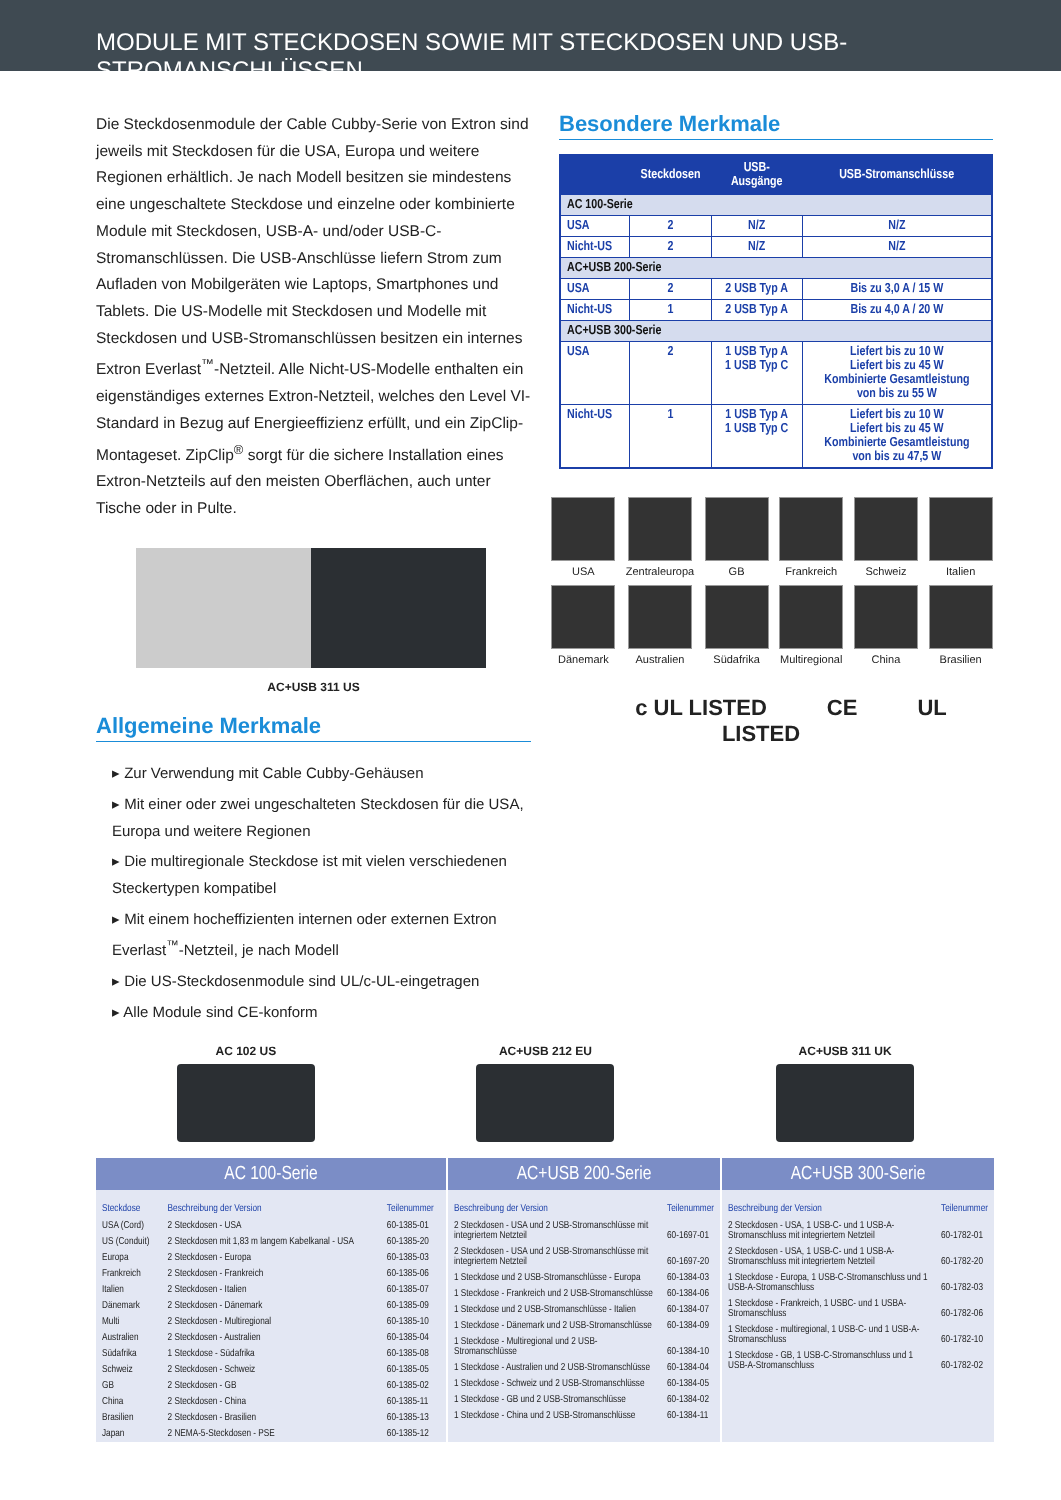MODULE MIT STECKDOSEN SOWIE MIT STECKDOSEN UND USB-STROMANSCHLÜSSEN
Die Steckdosenmodule der Cable Cubby-Serie von Extron sind jeweils mit Steckdosen für die USA, Europa und weitere Regionen erhältlich. Je nach Modell besitzen sie mindestens eine ungeschaltete Steckdose und einzelne oder kombinierte Module mit Steckdosen, USB-A- und/oder USB-C-Stromanschlüssen. Die USB-Anschlüsse liefern Strom zum Aufladen von Mobilgeräten wie Laptops, Smartphones und Tablets. Die US-Modelle mit Steckdosen und Modelle mit Steckdosen und USB-Stromanschlüssen besitzen ein internes Extron Everlast<sup>™</sup>-Netzteil. Alle Nicht-US-Modelle enthalten ein eigenständiges externes Extron-Netzteil, welches den Level VI-Standard in Bezug auf Energieeffizienz erfüllt, und ein ZipClip-Montageset. ZipClip<sup>®</sup> sorgt für die sichere Installation eines Extron-Netzteils auf den meisten Oberflächen, auch unter Tische oder in Pulte.
AC+USB 311 US
Allgemeine Merkmale
▸ Zur Verwendung mit Cable Cubby-Gehäusen
▸ Mit einer oder zwei ungeschalteten Steckdosen für die USA, Europa und weitere Regionen
▸ Die multiregionale Steckdose ist mit vielen verschiedenen Steckertypen kompatibel
▸ Mit einem hocheffizienten internen oder externen Extron Everlast<sup>™</sup>-Netzteil, je nach Modell
▸ Die US-Steckdosenmodule sind UL/c-UL-eingetragen
▸ Alle Module sind CE-konform
Besondere Merkmale
| | Steckdosen | USB- Ausgänge | USB-Stromanschlüsse |
| --- | --- | --- | --- |
| AC 100-Serie | | | |
| USA | 2 | N/Z | N/Z |
| Nicht-US | 2 | N/Z | N/Z |
| AC+USB 200-Serie | | | |
| USA | 2 | 2 USB Typ A | Bis zu 3,0 A / 15 W |
| Nicht-US | 1 | 2 USB Typ A | Bis zu 4,0 A / 20 W |
| AC+USB 300-Serie | | | |
| USA | 2 | 1 USB Typ A 1 USB Typ C | Liefert bis zu 10 W Liefert bis zu 45 W Kombinierte Gesamtleistung von bis zu 55 W |
| Nicht-US | 1 | 1 USB Typ A 1 USB Typ C | Liefert bis zu 10 W Liefert bis zu 45 W Kombinierte Gesamtleistung von bis zu 47,5 W |
USA
Zentraleuropa
GB
Frankreich
Schweiz
Italien
Dänemark
Australien
Südafrika
Multiregional
China
Brasilien
c UL LISTED CE UL LISTED
AC 102 US AC+USB 212 EU AC+USB 311 UK
AC 100-Serie
| Steckdose | Beschreibung der Version | Teilenummer |
| --- | --- | --- |
| USA (Cord) | 2 Steckdosen - USA | 60-1385-01 |
| US (Conduit) | 2 Steckdosen mit 1,83 m langem Kabelkanal - USA | 60-1385-20 |
| Europa | 2 Steckdosen - Europa | 60-1385-03 |
| Frankreich | 2 Steckdosen - Frankreich | 60-1385-06 |
| Italien | 2 Steckdosen - Italien | 60-1385-07 |
| Dänemark | 2 Steckdosen - Dänemark | 60-1385-09 |
| Multi | 2 Steckdosen - Multiregional | 60-1385-10 |
| Australien | 2 Steckdosen - Australien | 60-1385-04 |
| Südafrika | 1 Steckdose - Südafrika | 60-1385-08 |
| Schweiz | 2 Steckdosen - Schweiz | 60-1385-05 |
| GB | 2 Steckdosen - GB | 60-1385-02 |
| China | 2 Steckdosen - China | 60-1385-11 |
| Brasilien | 2 Steckdosen - Brasilien | 60-1385-13 |
| Japan | 2 NEMA-5-Steckdosen - PSE | 60-1385-12 |
AC+USB 200-Serie
| Beschreibung der Version | Teilenummer |
| --- | --- |
| 2 Steckdosen - USA und 2 USB-Stromanschlüsse mit integriertem Netzteil | 60-1697-01 |
| 2 Steckdosen - USA und 2 USB-Stromanschlüsse mit integriertem Netzteil | 60-1697-20 |
| 1 Steckdose und 2 USB-Stromanschlüsse - Europa | 60-1384-03 |
| 1 Steckdose - Frankreich und 2 USB-Stromanschlüsse | 60-1384-06 |
| 1 Steckdose und 2 USB-Stromanschlüsse - Italien | 60-1384-07 |
| 1 Steckdose - Dänemark und 2 USB-Stromanschlüsse | 60-1384-09 |
| 1 Steckdose - Multiregional und 2 USB-Stromanschlüsse | 60-1384-10 |
| 1 Steckdose - Australien und 2 USB-Stromanschlüsse | 60-1384-04 |
| 1 Steckdose - Schweiz und 2 USB-Stromanschlüsse | 60-1384-05 |
| 1 Steckdose - GB und 2 USB-Stromanschlüsse | 60-1384-02 |
| 1 Steckdose - China und 2 USB-Stromanschlüsse | 60-1384-11 |
AC+USB 300-Serie
| Beschreibung der Version | Teilenummer |
| --- | --- |
| 2 Steckdosen - USA, 1 USB-C- und 1 USB-A-Stromanschluss mit integriertem Netzteil | 60-1782-01 |
| 2 Steckdosen - USA, 1 USB-C- und 1 USB-A-Stromanschluss mit integriertem Netzteil | 60-1782-20 |
| 1 Steckdose - Europa, 1 USB-C-Stromanschluss und 1 USB-A-Stromanschluss | 60-1782-03 |
| 1 Steckdose - Frankreich, 1 USBC- und 1 USBA-Stromanschluss | 60-1782-06 |
| 1 Steckdose - multiregional, 1 USB-C- und 1 USB-A-Stromanschluss | 60-1782-10 |
| 1 Steckdose - GB, 1 USB-C-Stromanschluss und 1 USB-A-Stromanschluss | 60-1782-02 |